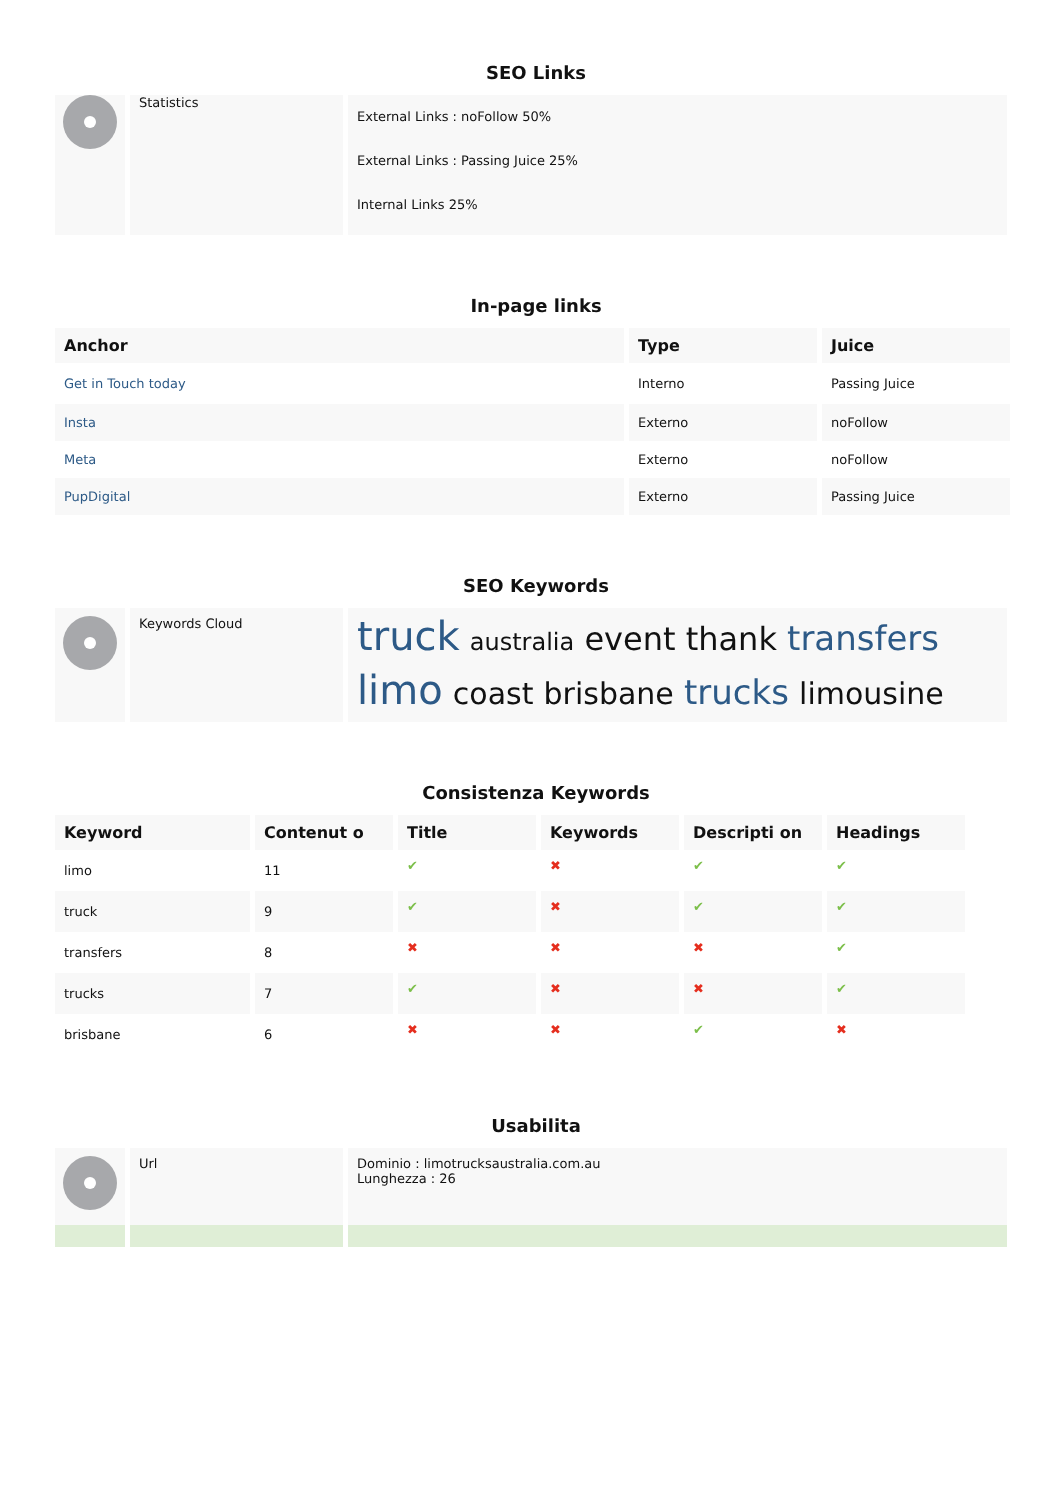SEO Links
| | Statistics | External Links : noFollow 50% External Links : Passing Juice 25% Internal Links 25% |
In-page links
| Anchor | Type | Juice |
| --- | --- | --- |
| Get in Touch today | Interno | Passing Juice |
| Insta | Externo | noFollow |
| Meta | Externo | noFollow |
| PupDigital | Externo | Passing Juice |
SEO Keywords
| | Keywords Cloud | truck australia event thank transfers limo coast brisbane trucks limousine |
Consistenza Keywords
| Keyword | Contenut o | Title | Keywords | Descripti on | Headings |
| --- | --- | --- | --- | --- | --- |
| limo | 11 | ✔ | ✖ | ✔ | ✔ |
| truck | 9 | ✔ | ✖ | ✔ | ✔ |
| transfers | 8 | ✖ | ✖ | ✖ | ✔ |
| trucks | 7 | ✔ | ✖ | ✖ | ✔ |
| brisbane | 6 | ✖ | ✖ | ✔ | ✖ |
Usabilita
| | Url | Dominio : limotrucksaustralia.com.au Lunghezza : 26 |